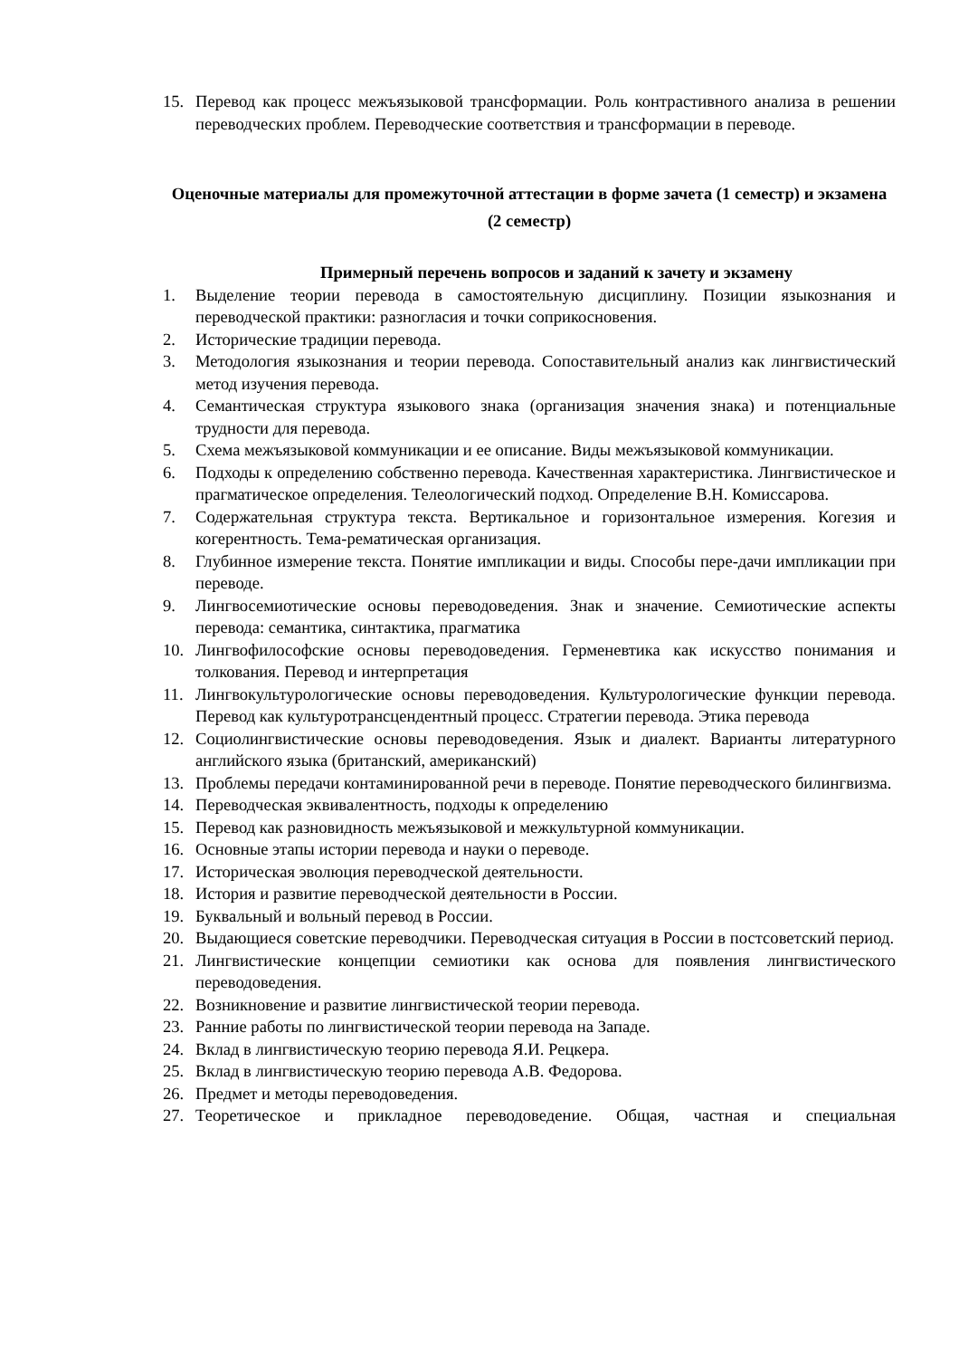15. Перевод как процесс межъязыковой трансформации. Роль контрастивного анализа в решении переводческих проблем. Переводческие соответствия и трансформации в переводе.
Оценочные материалы для промежуточной аттестации в форме зачета (1 семестр) и экзамена (2 семестр)
Примерный перечень вопросов и заданий к зачету и экзамену
1. Выделение теории перевода в самостоятельную дисциплину. Позиции языкознания и переводческой практики: разногласия и точки соприкосновения.
2. Исторические традиции перевода.
3. Методология языкознания и теории перевода. Сопоставительный анализ как лингвистический метод изучения перевода.
4. Семантическая структура языкового знака (организация значения знака) и потенциальные трудности для перевода.
5. Схема межъязыковой коммуникации и ее описание. Виды межъязыковой коммуникации.
6. Подходы к определению собственно перевода. Качественная характеристика. Лингвистическое и прагматическое определения. Телеологический подход. Определение В.Н. Комиссарова.
7. Содержательная структура текста. Вертикальное и горизонтальное измерения. Когезия и когерентность. Тема-рематическая организация.
8. Глубинное измерение текста. Понятие импликации и виды. Способы пере-дачи импликации при переводе.
9. Лингвосемиотические основы переводоведения. Знак и значение. Семиотические аспекты перевода: семантика, синтактика, прагматика
10. Лингвофилософские основы переводоведения. Герменевтика как искусство понимания и толкования. Перевод и интерпретация
11. Лингвокультурологические основы переводоведения. Культурологические функции перевода. Перевод как культуротрансцендентный процесс. Стратегии перевода. Этика перевода
12. Социолингвистические основы переводоведения. Язык и диалект. Варианты литературного английского языка (британский, американский)
13. Проблемы передачи контаминированной речи в переводе. Понятие переводческого билингвизма.
14. Переводческая эквивалентность, подходы к определению
15. Перевод как разновидность межъязыковой и межкультурной коммуникации.
16. Основные этапы истории перевода и науки о переводе.
17. Историческая эволюция переводческой деятельности.
18. История и развитие переводческой деятельности в России.
19. Буквальный и вольный перевод в России.
20. Выдающиеся советские переводчики. Переводческая ситуация в России в постсоветский период.
21. Лингвистические концепции семиотики как основа для появления лингвистического переводоведения.
22. Возникновение и развитие лингвистической теории перевода.
23. Ранние работы по лингвистической теории перевода на Западе.
24. Вклад в лингвистическую теорию перевода Я.И. Рецкера.
25. Вклад в лингвистическую теорию перевода А.В. Федорова.
26. Предмет и методы переводоведения.
27. Теоретическое и прикладное переводоведение. Общая, частная и специальная